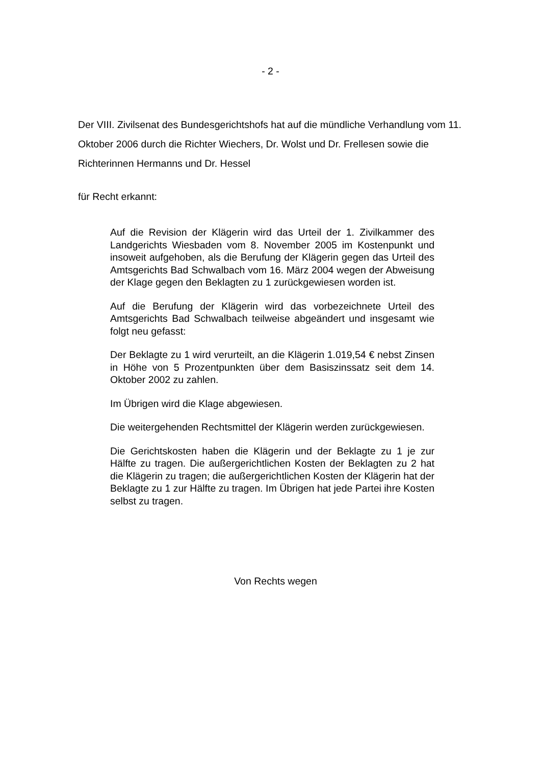- 2 -
Der VIII. Zivilsenat des Bundesgerichtshofs hat auf die mündliche Verhandlung vom 11. Oktober 2006 durch die Richter Wiechers, Dr. Wolst und Dr. Frellesen sowie die Richterinnen Hermanns und Dr. Hessel
für Recht erkannt:
Auf die Revision der Klägerin wird das Urteil der 1. Zivilkammer des Landgerichts Wiesbaden vom 8. November 2005 im Kosten­punkt und insoweit aufgehoben, als die Berufung der Klägerin ge­gen das Urteil des Amtsgerichts Bad Schwalbach vom 16. März 2004 wegen der Abweisung der Klage gegen den Beklagten zu 1 zurückgewiesen worden ist.
Auf die Berufung der Klägerin wird das vorbezeichnete Urteil des Amtsgerichts Bad Schwalbach teilweise abgeändert und insge­samt wie folgt neu gefasst:
Der Beklagte zu 1 wird verurteilt, an die Klägerin 1.019,54 € nebst Zinsen in Höhe von 5 Prozentpunkten über dem Basiszinssatz seit dem 14. Oktober 2002 zu zahlen.
Im Übrigen wird die Klage abgewiesen.
Die weitergehenden Rechtsmittel der Klägerin werden zurückge­wiesen.
Die Gerichtskosten haben die Klägerin und der Beklagte zu 1 je zur Hälfte zu tragen. Die außergerichtlichen Kosten der Beklagten zu 2 hat die Klägerin zu tragen; die außergerichtlichen Kosten der Klägerin hat der Beklagte zu 1 zur Hälfte zu tragen. Im Übrigen hat jede Partei ihre Kosten selbst zu tragen.
Von Rechts wegen